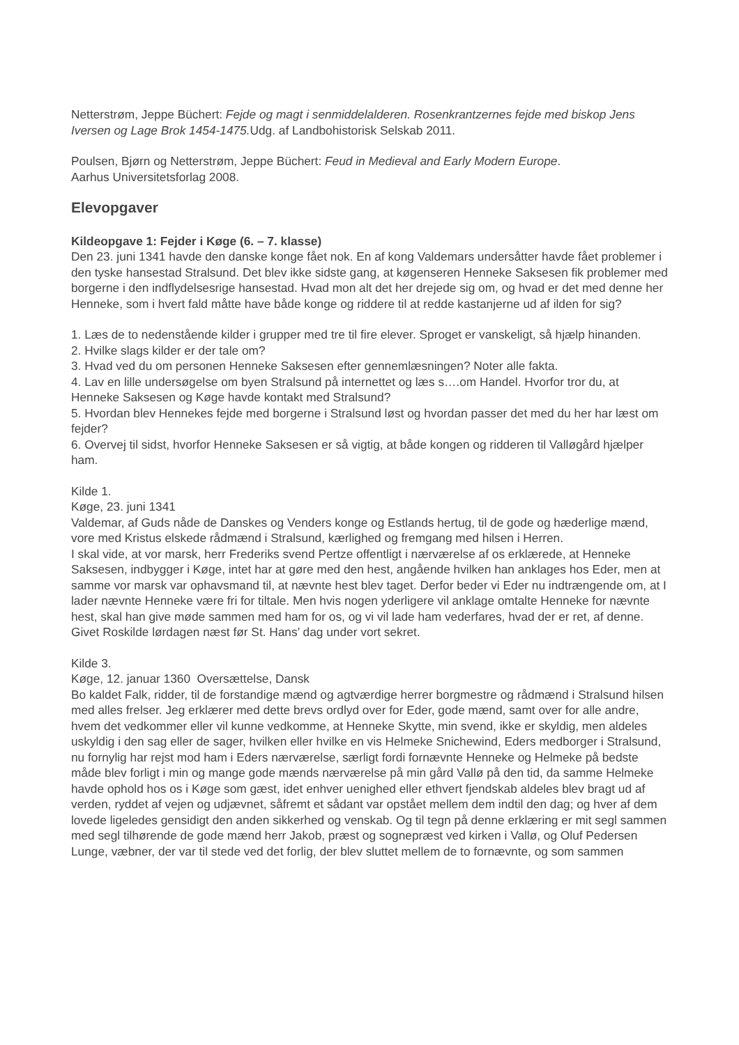Netterstrøm, Jeppe Büchert: Fejde og magt i senmiddelalderen. Rosenkrantzernes fejde med biskop Jens Iversen og Lage Brok 1454-1475. Udg. af Landbohistorisk Selskab 2011.
Poulsen, Bjørn og Netterstrøm, Jeppe Büchert: Feud in Medieval and Early Modern Europe.
Aarhus Universitetsforlag 2008.
Elevopgaver
Kildeopgave 1: Fejder i Køge (6. – 7. klasse)
Den 23. juni 1341 havde den danske konge fået nok. En af kong Valdemars undersåtter havde fået problemer i den tyske hansestad Stralsund. Det blev ikke sidste gang, at køgenseren Henneke Saksesen fik problemer med borgerne i den indflydelsesrige hansestad. Hvad mon alt det her drejede sig om, og hvad er det med denne her Henneke, som i hvert fald måtte have både konge og riddere til at redde kastanjerne ud af ilden for sig?
1. Læs de to nedenstående kilder i grupper med tre til fire elever. Sproget er vanskeligt, så hjælp hinanden.
2. Hvilke slags kilder er der tale om?
3. Hvad ved du om personen Henneke Saksesen efter gennemlæsningen? Noter alle fakta.
4. Lav en lille undersøgelse om byen Stralsund på internettet og læs s….om Handel. Hvorfor tror du, at Henneke Saksesen og Køge havde kontakt med Stralsund?
5. Hvordan blev Hennekes fejde med borgerne i Stralsund løst og hvordan passer det med du her har læst om fejder?
6. Overvej til sidst, hvorfor Henneke Saksesen er så vigtig, at både kongen og ridderen til Valløgård hjælper ham.
Kilde 1.
Køge, 23. juni 1341
Valdemar, af Guds nåde de Danskes og Venders konge og Estlands hertug, til de gode og hæderlige mænd, vore med Kristus elskede rådmænd i Stralsund, kærlighed og fremgang med hilsen i Herren.
I skal vide, at vor marsk, herr Frederiks svend Pertze offentligt i nærværelse af os erklærede, at Henneke Saksesen, indbygger i Køge, intet har at gøre med den hest, angående hvilken han anklages hos Eder, men at samme vor marsk var ophavsmand til, at nævnte hest blev taget. Derfor beder vi Eder nu indtrængende om, at I lader nævnte Henneke være fri for tiltale. Men hvis nogen yderligere vil anklage omtalte Henneke for nævnte hest, skal han give møde sammen med ham for os, og vi vil lade ham vederfares, hvad der er ret, af denne. Givet Roskilde lørdagen næst før St. Hans’ dag under vort sekret.
Kilde 3.
Køge, 12. januar 1360 Oversættelse, Dansk
Bo kaldet Falk, ridder, til de forstandige mænd og agtværdige herrer borgmestre og rådmænd i Stralsund hilsen med alles frelser. Jeg erklærer med dette brevs ordlyd over for Eder, gode mænd, samt over for alle andre, hvem det vedkommer eller vil kunne vedkomme, at Henneke Skytte, min svend, ikke er skyldig, men aldeles uskyldig i den sag eller de sager, hvilken eller hvilke en vis Helmeke Snichewind, Eders medborger i Stralsund, nu fornylig har rejst mod ham i Eders nærværelse, særligt fordi fornævnte Henneke og Helmeke på bedste måde blev forligt i min og mange gode mænds nærværelse på min gård Vallø på den tid, da samme Helmeke havde ophold hos os i Køge som gæst, idet enhver uenighed eller ethvert fjendskab aldeles blev bragt ud af verden, ryddet af vejen og udjævnet, såfremt et sådant var opstået mellem dem indtil den dag; og hver af dem lovede ligeledes gensidigt den anden sikkerhed og venskab. Og til tegn på denne erklæring er mit segl sammen med segl tilhørende de gode mænd herr Jakob, præst og sognepræst ved kirken i Vallø, og Oluf Pedersen Lunge, væbner, der var til stede ved det forlig, der blev sluttet mellem de to fornævnte, og som sammen